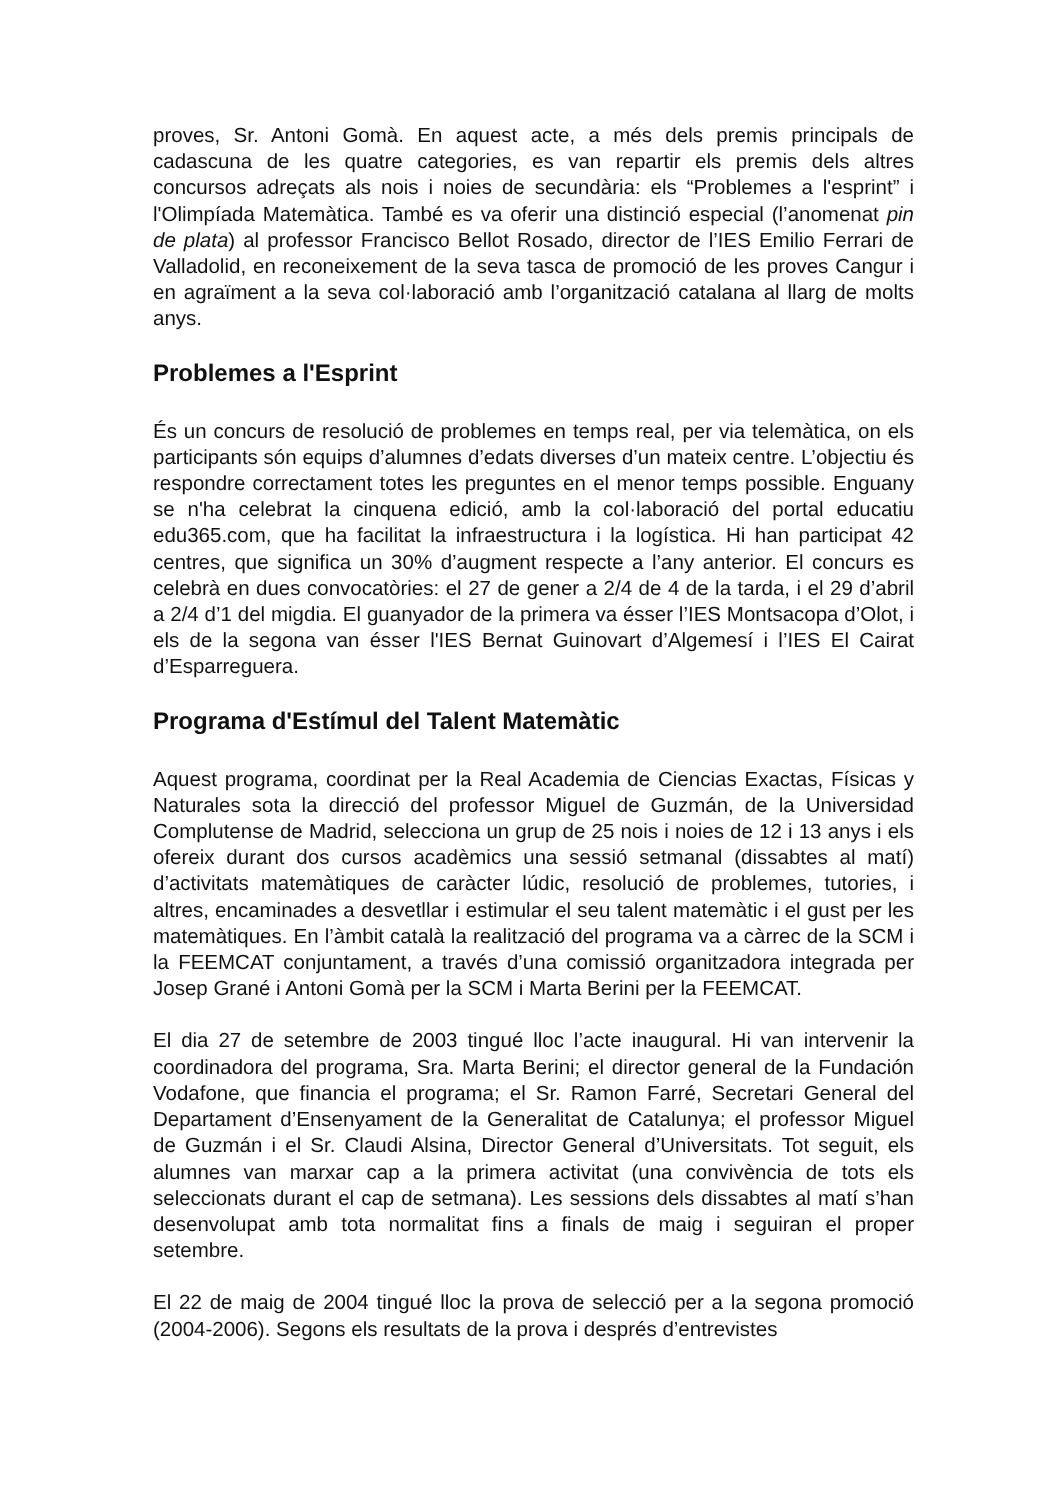proves, Sr. Antoni Gomà. En aquest acte, a més dels premis principals de cadascuna de les quatre categories, es van repartir els premis dels altres concursos adreçats als nois i noies de secundària: els “Problemes a l'esprint” i l'Olimpíada Matemàtica. També es va oferir una distinció especial (l’anomenat pin de plata) al professor Francisco Bellot Rosado, director de l’IES Emilio Ferrari de Valladolid, en reconeixement de la seva tasca de promoció de les proves Cangur i en agraïment a la seva col·laboració amb l’organització catalana al llarg de molts anys.
Problemes a l'Esprint
És un concurs de resolució de problemes en temps real, per via telemàtica, on els participants són equips d’alumnes d’edats diverses d’un mateix centre. L’objectiu és respondre correctament totes les preguntes en el menor temps possible. Enguany se n'ha celebrat la cinquena edició, amb la col·laboració del portal educatiu edu365.com, que ha facilitat la infraestructura i la logística. Hi han participat 42 centres, que significa un 30% d’augment respecte a l’any anterior. El concurs es celebrà en dues convocatòries: el 27 de gener a 2/4 de 4 de la tarda, i el 29 d’abril a 2/4 d’1 del migdia. El guanyador de la primera va ésser l’IES Montsacopa d’Olot, i els de la segona van ésser l'IES Bernat Guinovart d’Algemesí i l’IES El Cairat d’Esparreguera.
Programa d'Estímul del Talent Matemàtic
Aquest programa, coordinat per la Real Academia de Ciencias Exactas, Físicas y Naturales sota la direcció del professor Miguel de Guzmán, de la Universidad Complutense de Madrid, selecciona un grup de 25 nois i noies de 12 i 13 anys i els ofereix durant dos cursos acadèmics una sessió setmanal (dissabtes al matí) d’activitats matemàtiques de caràcter lúdic, resolució de problemes, tutories, i altres, encaminades a desvetllar i estimular el seu talent matemàtic i el gust per les matemàtiques. En l’àmbit català la realització del programa va a càrrec de la SCM i la FEEMCAT conjuntament, a través d’una comissió organitzadora integrada per Josep Grané i Antoni Gomà per la SCM i Marta Berini per la FEEMCAT.
El dia 27 de setembre de 2003 tingué lloc l’acte inaugural. Hi van intervenir la coordinadora del programa, Sra. Marta Berini; el director general de la Fundación Vodafone, que financia el programa; el Sr. Ramon Farré, Secretari General del Departament d’Ensenyament de la Generalitat de Catalunya; el professor Miguel de Guzmán i el Sr. Claudi Alsina, Director General d’Universitats. Tot seguit, els alumnes van marxar cap a la primera activitat (una convivència de tots els seleccionats durant el cap de setmana). Les sessions dels dissabtes al matí s’han desenvolupat amb tota normalitat fins a finals de maig i seguiran el proper setembre.
El 22 de maig de 2004 tingué lloc la prova de selecció per a la segona promoció (2004-2006). Segons els resultats de la prova i després d’entrevistes